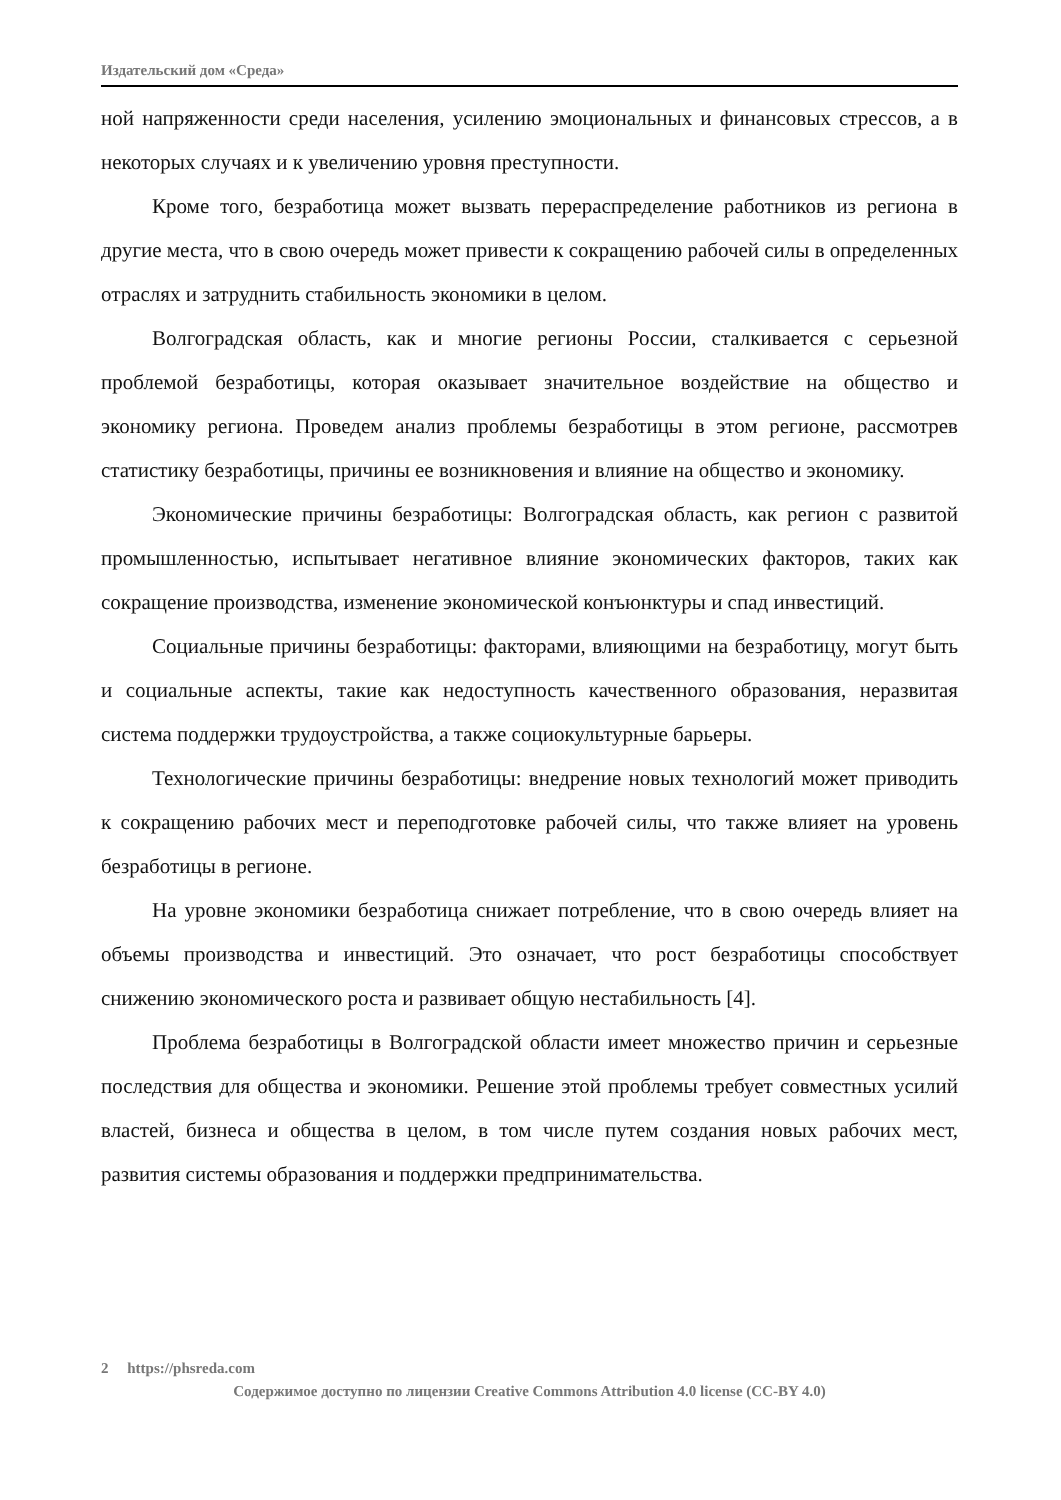Издательский дом «Среда»
ной напряженности среди населения, усилению эмоциональных и финансовых стрессов, а в некоторых случаях и к увеличению уровня преступности.
Кроме того, безработица может вызвать перераспределение работников из региона в другие места, что в свою очередь может привести к сокращению рабочей силы в определенных отраслях и затруднить стабильность экономики в целом.
Волгоградская область, как и многие регионы России, сталкивается с серьезной проблемой безработицы, которая оказывает значительное воздействие на общество и экономику региона. Проведем анализ проблемы безработицы в этом регионе, рассмотрев статистику безработицы, причины ее возникновения и влияние на общество и экономику.
Экономические причины безработицы: Волгоградская область, как регион с развитой промышленностью, испытывает негативное влияние экономических факторов, таких как сокращение производства, изменение экономической конъюнктуры и спад инвестиций.
Социальные причины безработицы: факторами, влияющими на безработицу, могут быть и социальные аспекты, такие как недоступность качественного образования, неразвитая система поддержки трудоустройства, а также социокультурные барьеры.
Технологические причины безработицы: внедрение новых технологий может приводить к сокращению рабочих мест и переподготовке рабочей силы, что также влияет на уровень безработицы в регионе.
На уровне экономики безработица снижает потребление, что в свою очередь влияет на объемы производства и инвестиций. Это означает, что рост безработицы способствует снижению экономического роста и развивает общую нестабильность [4].
Проблема безработицы в Волгоградской области имеет множество причин и серьезные последствия для общества и экономики. Решение этой проблемы требует совместных усилий властей, бизнеса и общества в целом, в том числе путем создания новых рабочих мест, развития системы образования и поддержки предпринимательства.
2 https://phsreda.com
Содержимое доступно по лицензии Creative Commons Attribution 4.0 license (CC-BY 4.0)